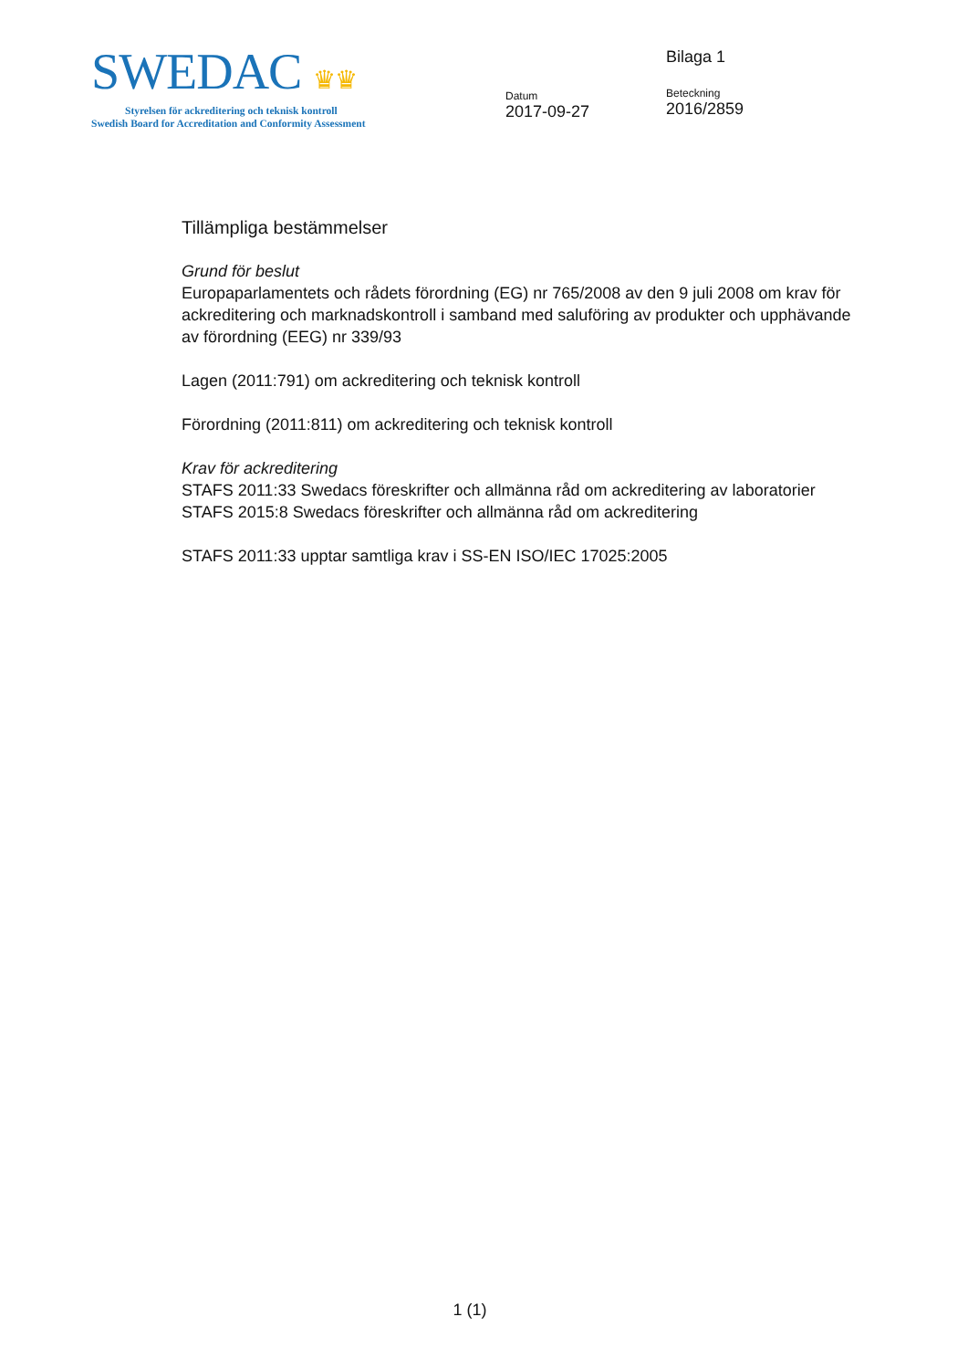SWEDAC ♛♛
Styrelsen för ackreditering och teknisk kontroll
Swedish Board for Accreditation and Conformity Assessment
Datum
2017-09-27
Bilaga 1
Beteckning
2016/2859
Tillämpliga bestämmelser
Grund för beslut
Europaparlamentets och rådets förordning (EG) nr 765/2008 av den 9 juli 2008 om krav för ackreditering och marknadskontroll i samband med saluföring av produkter och upphävande av förordning (EEG) nr 339/93
Lagen (2011:791) om ackreditering och teknisk kontroll
Förordning (2011:811) om ackreditering och teknisk kontroll
Krav för ackreditering
STAFS 2011:33 Swedacs föreskrifter och allmänna råd om ackreditering av laboratorier
STAFS 2015:8 Swedacs föreskrifter och allmänna råd om ackreditering
STAFS 2011:33 upptar samtliga krav i SS-EN ISO/IEC 17025:2005
1 (1)